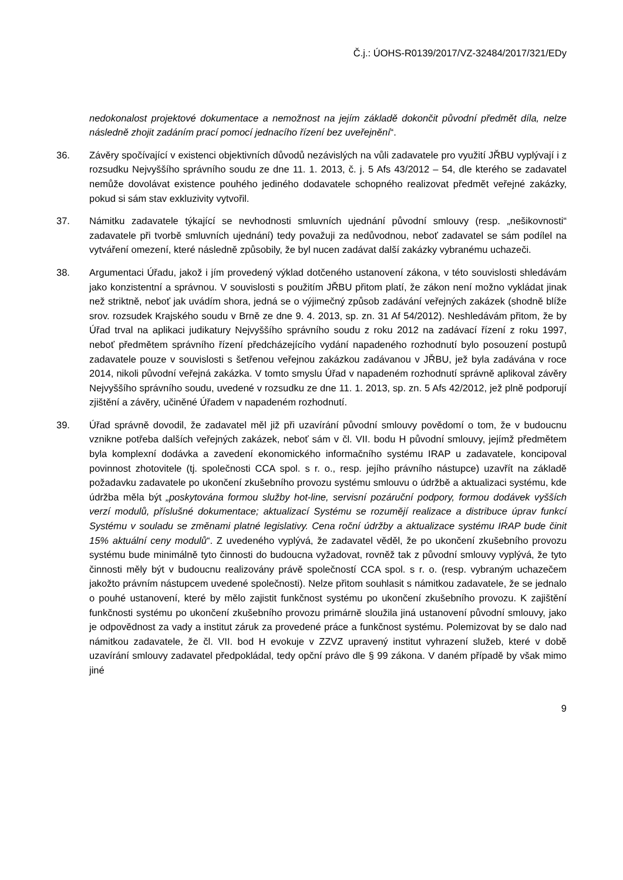Č.j.: ÚOHS-R0139/2017/VZ-32484/2017/321/EDy
nedokonalost projektové dokumentace a nemožnost na jejím základě dokončit původní předmět díla, nelze následně zhojit zadáním prací pomocí jednacího řízení bez uveřejnění“.
36. Závěry spočívající v existenci objektivních důvodů nezávislých na vůli zadavatele pro využití JŘBU vyplývají i z rozsudku Nejvyššího správního soudu ze dne 11. 1. 2013, č. j. 5 Afs 43/2012 – 54, dle kterého se zadavatel nemůže dovolávat existence pouhého jediného dodavatele schopného realizovat předmět veřejné zakázky, pokud si sám stav exkluzivity vytvořil.
37. Námitku zadavatele týkající se nevhodnosti smluvních ujednání původní smlouvy (resp. „nešikovnosti“ zadavatele při tvorbě smluvních ujednání) tedy považuji za nedůvodnou, neboť zadavatel se sám podílel na vytváření omezení, které následně způsobily, že byl nucen zadávat další zakázky vybranému uchazeči.
38. Argumentaci Úřadu, jakož i jím provedený výklad dotčeného ustanovení zákona, v této souvislosti shledávám jako konzistentní a správnou. V souvislosti s použitím JŘBU přitom platí, že zákon není možno vykládat jinak než striktně, neboť jak uvádím shora, jedná se o výjimečný způsob zadávání veřejných zakázek (shodně blíže srov. rozsudek Krajského soudu v Brně ze dne 9. 4. 2013, sp. zn. 31 Af 54/2012). Neshledávám přitom, že by Úřad trval na aplikaci judikatury Nejvyššího správního soudu z roku 2012 na zadávací řízení z roku 1997, neboť předmětem správního řízení předcházejícího vydání napadeného rozhodnutí bylo posouzení postupů zadavatele pouze v souvislosti s šetřenou veřejnou zakázkou zadávanou v JŘBU, jež byla zadávána v roce 2014, nikoli původní veřejná zakázka. V tomto smyslu Úřad v napadeném rozhodnutí správně aplikoval závěry Nejvyššího správního soudu, uvedené v rozsudku ze dne 11. 1. 2013, sp. zn. 5 Afs 42/2012, jež plně podporují zjištění a závěry, učiněné Úřadem v napadeném rozhodnutí.
39. Úřad správně dovodil, že zadavatel měl již při uzavírání původní smlouvy povědomí o tom, že v budoucnu vznikne potřeba dalších veřejných zakázek, neboť sám v čl. VII. bodu H původní smlouvy, jejímž předmětem byla komplexní dodávka a zavedení ekonomického informačního systému IRAP u zadavatele, koncipoval povinnost zhotovitele (tj. společnosti CCA spol. s r. o., resp. jejího právního nástupce) uzavřít na základě požadavku zadavatele po ukončení zkušebního provozu systému smlouvu o údržbě a aktualizaci systému, kde údržba měla být „poskytována formou služby hot-line, servisní pozáruční podpory, formou dodávek vyšších verzí modulů, příslušné dokumentace; aktualizací Systému se rozumějí realizace a distribuce úprav funkcí Systému v souladu se změnami platné legislativy. Cena roční údržby a aktualizace systému IRAP bude činit 15% aktuální ceny modulů“. Z uvedeného vyplývá, že zadavatel věděl, že po ukončení zkušebního provozu systému bude minimálně tyto činnosti do budoucna vyžadovat, rovněž tak z původní smlouvy vyplývá, že tyto činnosti měly být v budoucnu realizovány právě společností CCA spol. s r. o. (resp. vybraným uchazečem jakožto právním nástupcem uvedené společnosti). Nelze přitom souhlasit s námitkou zadavatele, že se jednalo o pouhé ustanovení, které by mělo zajistit funkčnost systému po ukončení zkušebního provozu. K zajištění funkčnosti systému po ukončení zkušebního provozu primárně sloužila jiná ustanovení původní smlouvy, jako je odpovědnost za vady a institut záruk za provedené práce a funkčnost systému. Polemizovat by se dalo nad námitkou zadavatele, že čl. VII. bod H evokuje v ZZVZ upravený institut vyhrazení služeb, které v době uzavírání smlouvy zadavatel předpokládal, tedy opční právo dle § 99 zákona. V daném případě by však mimo jiné
9